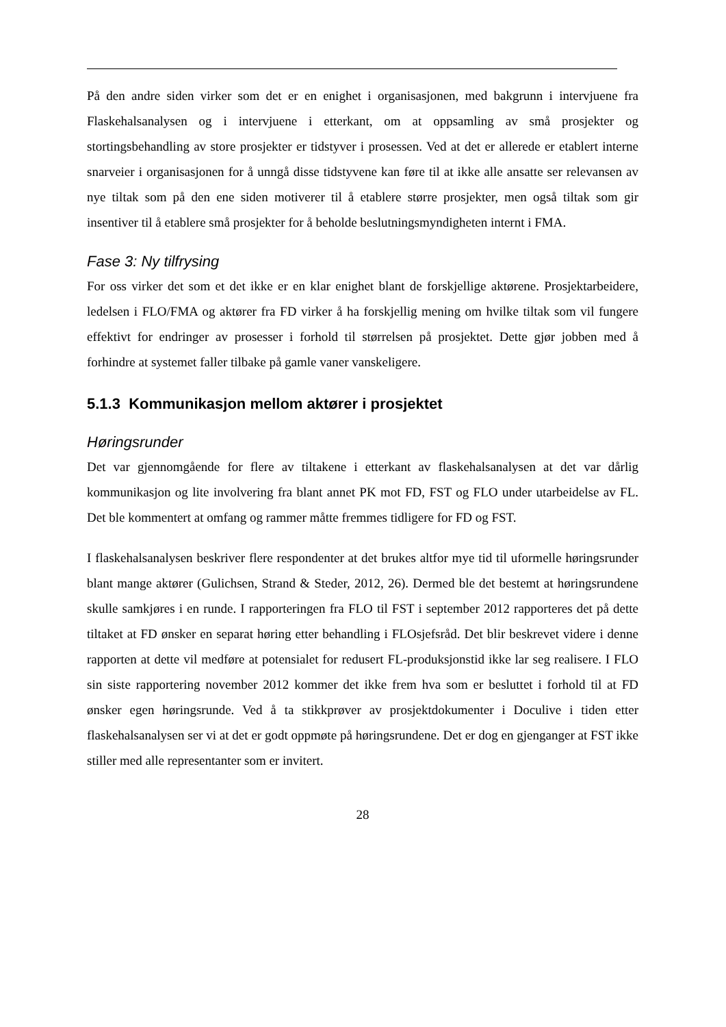På den andre siden virker som det er en enighet i organisasjonen, med bakgrunn i intervjuene fra Flaskehalsanalysen og i intervjuene i etterkant, om at oppsamling av små prosjekter og stortingsbehandling av store prosjekter er tidstyver i prosessen. Ved at det er allerede er etablert interne snarveier i organisasjonen for å unngå disse tidstyvene kan føre til at ikke alle ansatte ser relevansen av nye tiltak som på den ene siden motiverer til å etablere større prosjekter, men også tiltak som gir insentiver til å etablere små prosjekter for å beholde beslutningsmyndigheten internt i FMA.
Fase 3: Ny tilfrysing
For oss virker det som et det ikke er en klar enighet blant de forskjellige aktørene. Prosjektarbeidere, ledelsen i FLO/FMA og aktører fra FD virker å ha forskjellig mening om hvilke tiltak som vil fungere effektivt for endringer av prosesser i forhold til størrelsen på prosjektet. Dette gjør jobben med å forhindre at systemet faller tilbake på gamle vaner vanskeligere.
5.1.3 Kommunikasjon mellom aktører i prosjektet
Høringsrunder
Det var gjennomgående for flere av tiltakene i etterkant av flaskehalsanalysen at det var dårlig kommunikasjon og lite involvering fra blant annet PK mot FD, FST og FLO under utarbeidelse av FL. Det ble kommentert at omfang og rammer måtte fremmes tidligere for FD og FST.
I flaskehalsanalysen beskriver flere respondenter at det brukes altfor mye tid til uformelle høringsrunder blant mange aktører (Gulichsen, Strand & Steder, 2012, 26). Dermed ble det bestemt at høringsrundene skulle samkjøres i en runde. I rapporteringen fra FLO til FST i september 2012 rapporteres det på dette tiltaket at FD ønsker en separat høring etter behandling i FLOsjefsråd. Det blir beskrevet videre i denne rapporten at dette vil medføre at potensialet for redusert FL-produksjonstid ikke lar seg realisere. I FLO sin siste rapportering november 2012 kommer det ikke frem hva som er besluttet i forhold til at FD ønsker egen høringsrunde. Ved å ta stikkprøver av prosjektdokumenter i Doculive i tiden etter flaskehalsanalysen ser vi at det er godt oppmøte på høringsrundene. Det er dog en gjenganger at FST ikke stiller med alle representanter som er invitert.
28